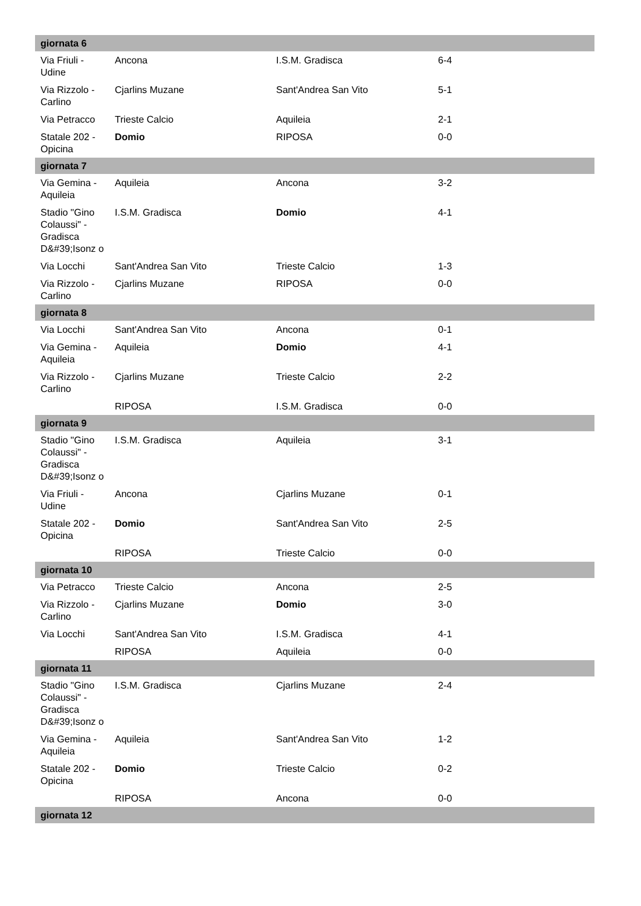| giornata 6 | | | | |
| --- | --- | --- | --- | --- |
| Via Friuli - Udine | Ancona | I.S.M. Gradisca | 6-4 | |
| Via Rizzolo - Carlino | Cjarlins Muzane | Sant'Andrea San Vito | 5-1 | |
| Via Petracco | Trieste Calcio | Aquileia | 2-1 | |
| Statale 202 - Opicina | Domio | RIPOSA | 0-0 | |
| giornata 7 | | | | |
| Via Gemina - Aquileia | Aquileia | Ancona | 3-2 | |
| Stadio "Gino Colaussi" - Gradisca D&#39;Isonz o | I.S.M. Gradisca | Domio | 4-1 | |
| Via Locchi | Sant'Andrea San Vito | Trieste Calcio | 1-3 | |
| Via Rizzolo - Carlino | Cjarlins Muzane | RIPOSA | 0-0 | |
| giornata 8 | | | | |
| Via Locchi | Sant'Andrea San Vito | Ancona | 0-1 | |
| Via Gemina - Aquileia | Aquileia | Domio | 4-1 | |
| Via Rizzolo - Carlino | Cjarlins Muzane | Trieste Calcio | 2-2 | |
| | RIPOSA | I.S.M. Gradisca | 0-0 | |
| giornata 9 | | | | |
| Stadio "Gino Colaussi" - Gradisca D&#39;Isonz o | I.S.M. Gradisca | Aquileia | 3-1 | |
| Via Friuli - Udine | Ancona | Cjarlins Muzane | 0-1 | |
| Statale 202 - Opicina | Domio | Sant'Andrea San Vito | 2-5 | |
| | RIPOSA | Trieste Calcio | 0-0 | |
| giornata 10 | | | | |
| Via Petracco | Trieste Calcio | Ancona | 2-5 | |
| Via Rizzolo - Carlino | Cjarlins Muzane | Domio | 3-0 | |
| Via Locchi | Sant'Andrea San Vito | I.S.M. Gradisca | 4-1 | |
| | RIPOSA | Aquileia | 0-0 | |
| giornata 11 | | | | |
| Stadio "Gino Colaussi" - Gradisca D&#39;Isonz o | I.S.M. Gradisca | Cjarlins Muzane | 2-4 | |
| Via Gemina - Aquileia | Aquileia | Sant'Andrea San Vito | 1-2 | |
| Statale 202 - Opicina | Domio | Trieste Calcio | 0-2 | |
| | RIPOSA | Ancona | 0-0 | |
| giornata 12 | | | | |